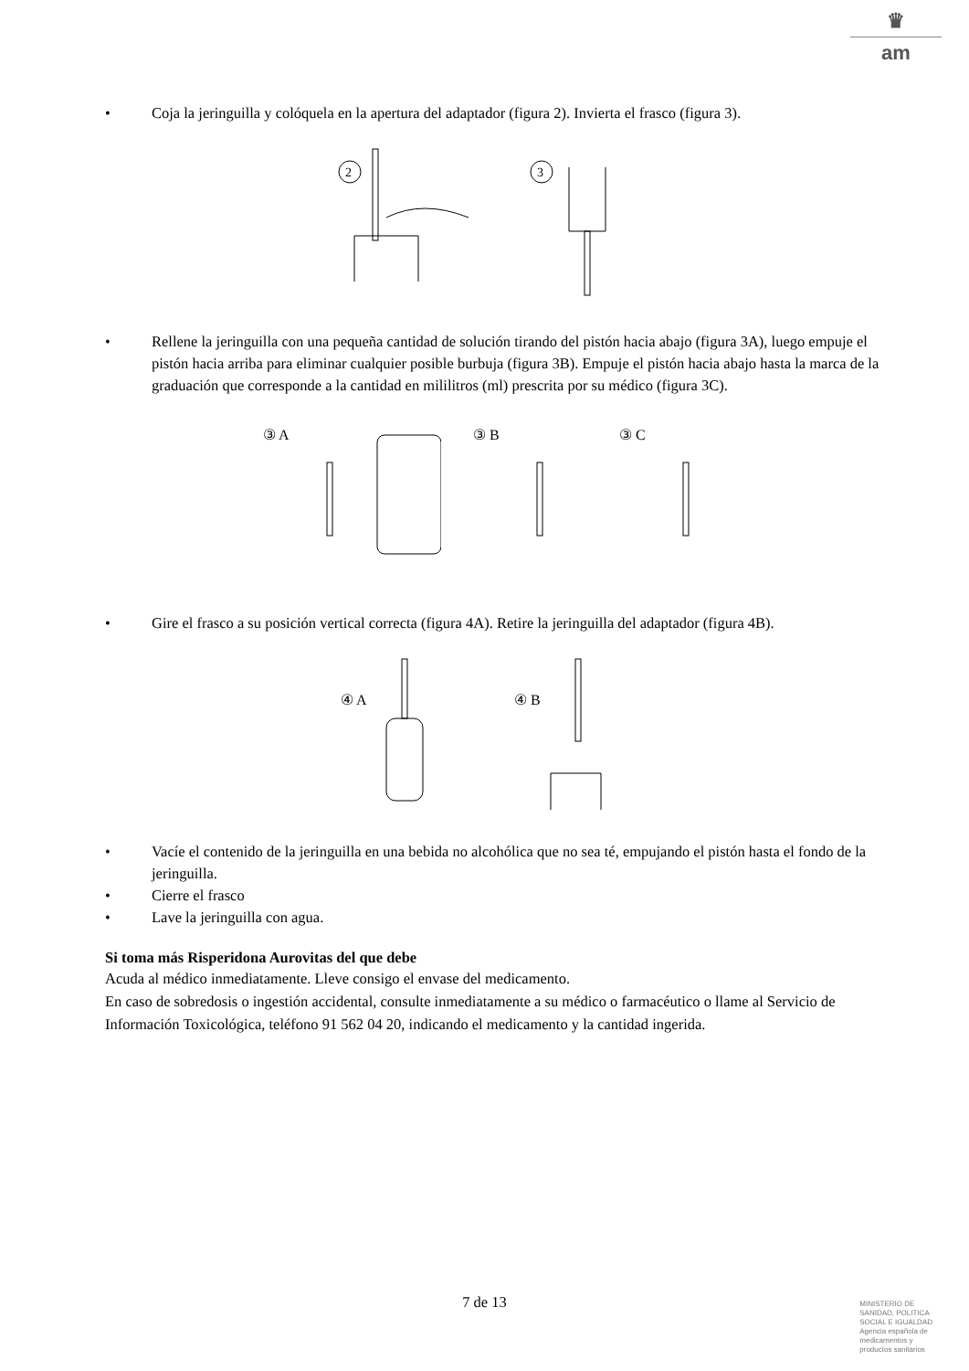♛
am
• Coja la jeringuilla y colóquela en la apertura del adaptador (figura 2). Invierta el frasco (figura 3).
2
3
• Rellene la jeringuilla con una pequeña cantidad de solución tirando del pistón hacia abajo (figura 3A), luego empuje el pistón hacia arriba para eliminar cualquier posible burbuja (figura 3B). Empuje el pistón hacia abajo hasta la marca de la graduación que corresponde a la cantidad en mililitros (ml) prescrita por su médico (figura 3C).
③ A
③ B
③ C
• Gire el frasco a su posición vertical correcta (figura 4A). Retire la jeringuilla del adaptador (figura 4B).
④ A
④ B
• Vacíe el contenido de la jeringuilla en una bebida no alcohólica que no sea té, empujando el pistón hasta el fondo de la jeringuilla.
• Cierre el frasco
• Lave la jeringuilla con agua.
Si toma más Risperidona Aurovitas del que debe
Acuda al médico inmediatamente. Lleve consigo el envase del medicamento.
En caso de sobredosis o ingestión accidental, consulte inmediatamente a su médico o farmacéutico o llame al Servicio de Información Toxicológica, teléfono 91 562 04 20, indicando el medicamento y la cantidad ingerida.
7 de 13
MINISTERIO DE
SANIDAD, POLITICA
SOCIAL E IGUALDAD
Agencia española de
medicamentos y
productos sanitarios